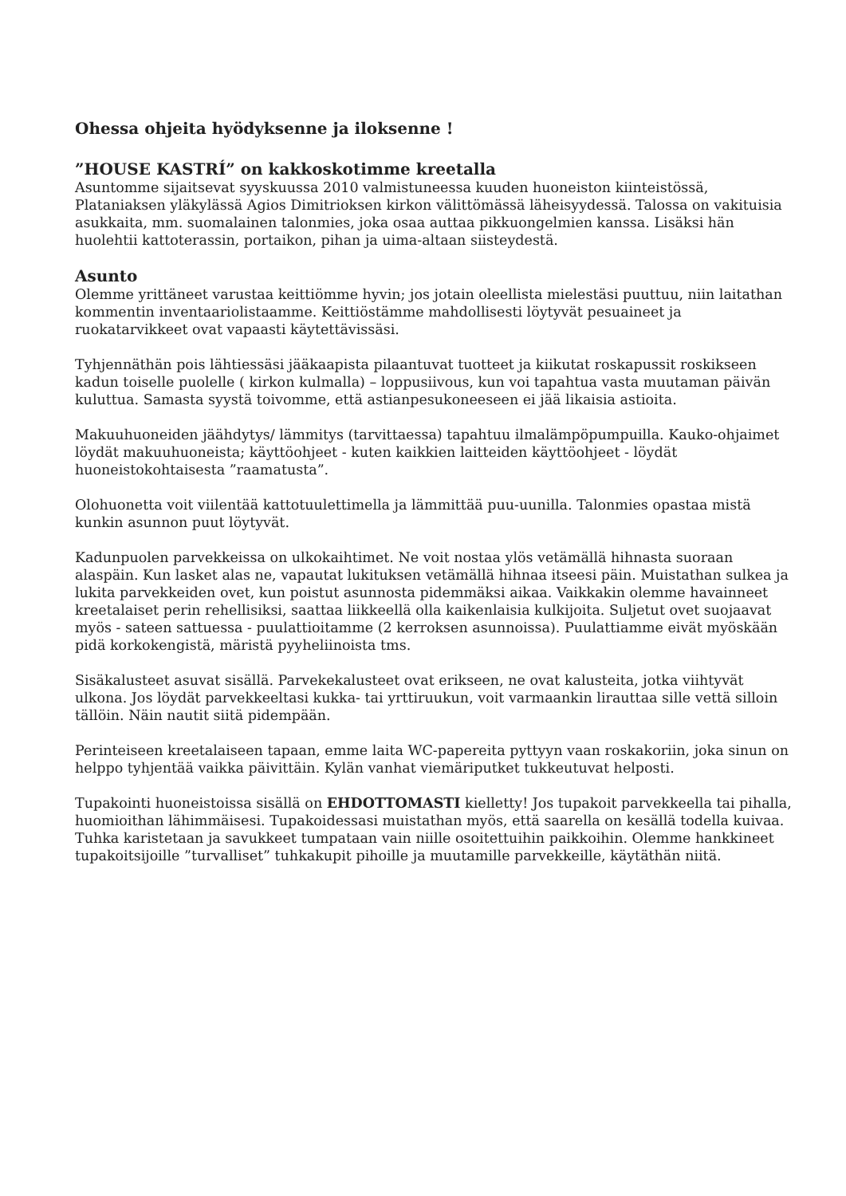Ohessa ohjeita hyödyksenne ja iloksenne !
”HOUSE KASTRÍ” on kakkoskotimme kreetalla
Asuntomme sijaitsevat syyskuussa 2010 valmistuneessa kuuden huoneiston kiinteistössä, Plataniaksen yläkylässä Agios Dimitrioksen kirkon välittömässä läheisyydessä. Talossa on vakituisia asukkaita, mm. suomalainen talonmies, joka osaa auttaa pikkuongelmien kanssa. Lisäksi hän huolehtii kattoterassin, portaikon, pihan ja uima-altaan siisteydestä.
Asunto
Olemme yrittäneet varustaa keittiömme hyvin; jos jotain oleellista mielestäsi puuttuu, niin laitathan kommentin inventaariolistaamme. Keittiöstämme mahdollisesti löytyvät pesuaineet ja ruokatarvikkeet ovat vapaasti käytettävissäsi.
Tyhjennäthän pois lähtiessäsi jääkaapista pilaantuvat tuotteet ja kiikutat roskapussit roskikseen kadun toiselle puolelle ( kirkon kulmalla) – loppusiivous, kun voi tapahtua vasta muutaman päivän kuluttua. Samasta syystä toivomme, että astianpesukoneeseen ei jää likaisia astioita.
Makuuhuoneiden jäähdytys/ lämmitys (tarvittaessa) tapahtuu ilmalämpöpumpuilla. Kauko-ohjaimet löydät makuuhuoneista; käyttöohjeet - kuten kaikkien laitteiden käyttöohjeet - löydät huoneistokohtaisesta ”raamatusta”.
Olohuonetta voit viilentää kattotuulettimella ja lämmittää puu-uunilla. Talonmies opastaa mistä kunkin asunnon puut löytyvät.
Kadunpuolen parvekkeissa on ulkokaihtimet. Ne voit nostaa ylös vetämällä hihnasta suoraan alaspäin. Kun lasket alas ne, vapautat lukituksen vetämällä hihnaa itseesi päin. Muistathan sulkea ja lukita parvekkeiden ovet, kun poistut asunnosta pidemmäksi aikaa. Vaikkakin olemme havainneet kreetalaiset perin rehellisiksi, saattaa liikkeellä olla kaikenlaisia kulkijoita. Suljetut ovet suojaavat myös - sateen sattuessa - puulattioitamme (2 kerroksen asunnoissa). Puulattiamme eivät myöskään pidä korkokengistä, märistä pyyheliinoista tms.
Sisäkalusteet asuvat sisällä. Parvekekalusteet ovat erikseen, ne ovat kalusteita, jotka viihtyvät ulkona. Jos löydät parvekkeeltasi kukka- tai yrttiruukun, voit varmaankin lirauttaa sille vettä silloin tällöin. Näin nautit siitä pidempään.
Perinteiseen kreetalaiseen tapaan, emme laita WC-papereita pyttyyn vaan roskakoriin, joka sinun on helppo tyhjentää vaikka päivittäin. Kylän vanhat viemäriputket tukkeutuvat helposti.
Tupakointi huoneistoissa sisällä on EHDOTTOMASTI kielletty! Jos tupakoit parvekkeella tai pihalla, huomioithan lähimmäisesi. Tupakoidessasi muistathan myös, että saarella on kesällä todella kuivaa. Tuhka karistetaan ja savukkeet tumpataan vain niille osoitettuihin paikkoihin. Olemme hankkineet tupakoitsijoille ”turvalliset” tuhkakupit pihoille ja muutamille parvekkeille, käytäthän niitä.